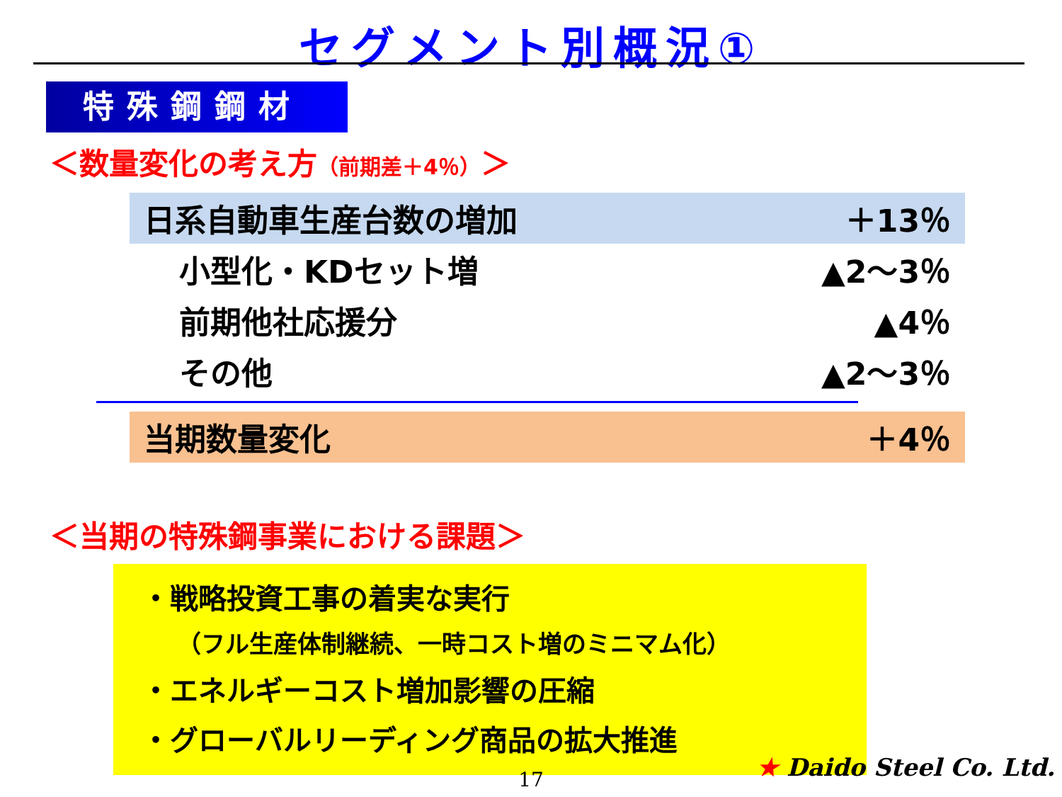セグメント別概況①
特殊鋼鋼材
＜数量変化の考え方（前期差＋4％）＞
| 日系自動車生産台数の増加 | ＋13％ |
| 小型化・KDセット増 | ▲2～3％ |
| 前期他社応援分 | ▲4％ |
| その他 | ▲2～3％ |
| 当期数量変化 | ＋4％ |
＜当期の特殊鋼事業における課題＞
・戦略投資工事の着実な実行
（フル生産体制継続、一時コスト増のミニマム化）
・エネルギーコスト増加影響の圧縮
・グローバルリーディング商品の拡大推進
17 ★ Daido Steel Co. Ltd.